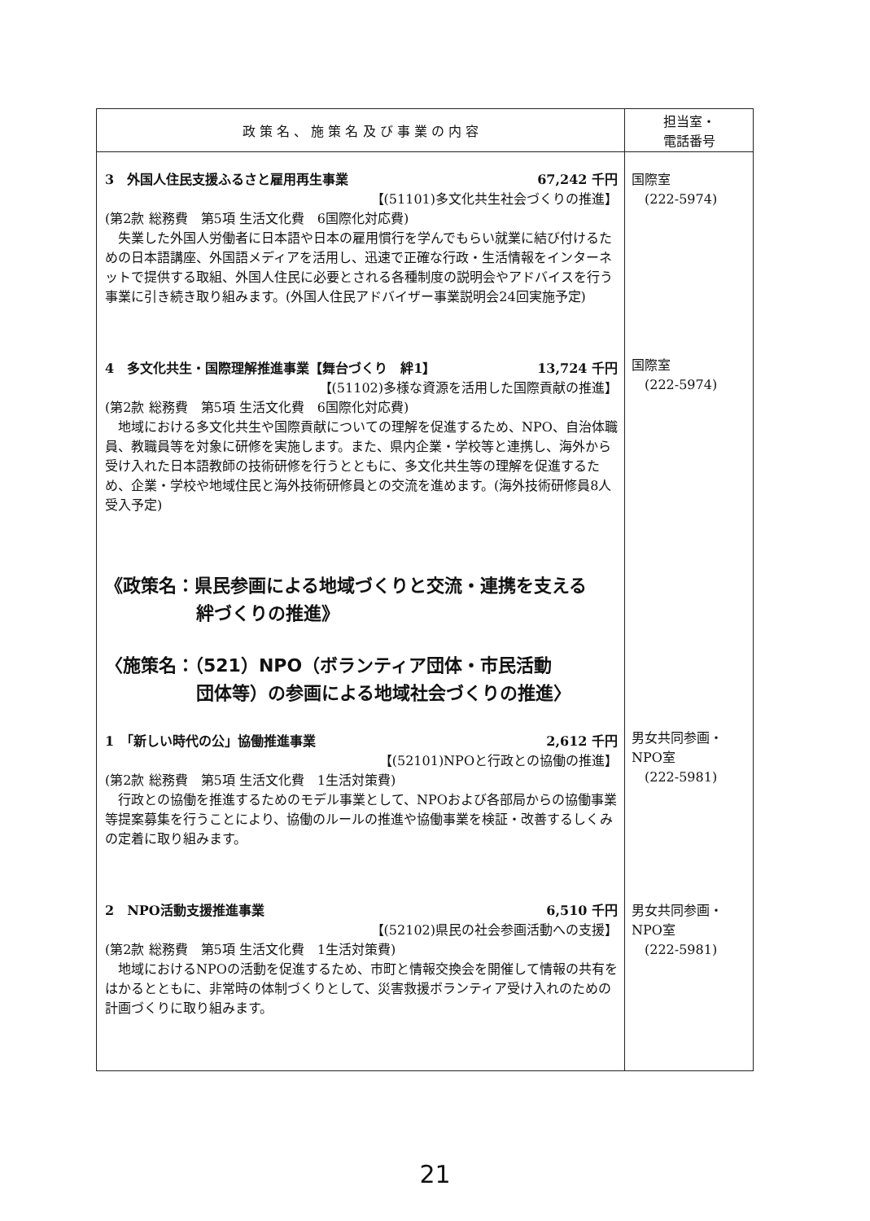| 政 策 名 、 施 策 名 及 び 事 業 の 内 容 | 担当室・ 電話番号 |
| --- | --- |
| 3 外国人住民支援ふるさと雇用再生事業 67,242 千円 【(51101)多文化共生社会づくりの推進】 (第2款 総務費 第5項 生活文化費 6国際化対応費) 失業した外国人労働者に日本語や日本の雇用慣行を学んでもらい就業に結び付けるための日本語講座、外国語メディアを活用し、迅速で正確な行政・生活情報をインターネットで提供する取組、外国人住民に必要とされる各種制度の説明会やアドバイスを行う事業に引き続き取り組みます。(外国人住民アドバイザー事業説明会24回実施予定) 4 多文化共生・国際理解推進事業【舞台づくり 絆1】 13,724 千円 【(51102)多様な資源を活用した国際貢献の推進】 (第2款 総務費 第5項 生活文化費 6国際化対応費) 地域における多文化共生や国際貢献についての理解を促進するため、NPO、自治体職員、教職員等を対象に研修を実施します。また、県内企業・学校等と連携し、海外から受け入れた日本語教師の技術研修を行うとともに、多文化共生等の理解を促進するため、企業・学校や地域住民と海外技術研修員との交流を進めます。(海外技術研修員8人受入予定) 《政策名：県民参画による地域づくりと交流・連携を支える 絆づくりの推進》 〈施策名：（521）NPO（ボランティア団体・市民活動 団体等）の参画による地域社会づくりの推進〉 1 「新しい時代の公」協働推進事業 2,612 千円 【(52101)NPOと行政との協働の推進】 (第2款 総務費 第5項 生活文化費 1生活対策費) 行政との協働を推進するためのモデル事業として、NPOおよび各部局からの協働事業等提案募集を行うことにより、協働のルールの推進や協働事業を検証・改善するしくみの定着に取り組みます。 2 NPO活動支援推進事業 6,510 千円 【(52102)県民の社会参画活動への支援】 (第2款 総務費 第5項 生活文化費 1生活対策費) 地域におけるNPOの活動を促進するため、市町と情報交換会を開催して情報の共有をはかるとともに、非常時の体制づくりとして、災害救援ボランティア受け入れのための計画づくりに取り組みます。 | 国際室 (222-5974) 国際室 (222-5974) 男女共同参画・NPO室 (222-5981) 男女共同参画・NPO室 (222-5981) |
21